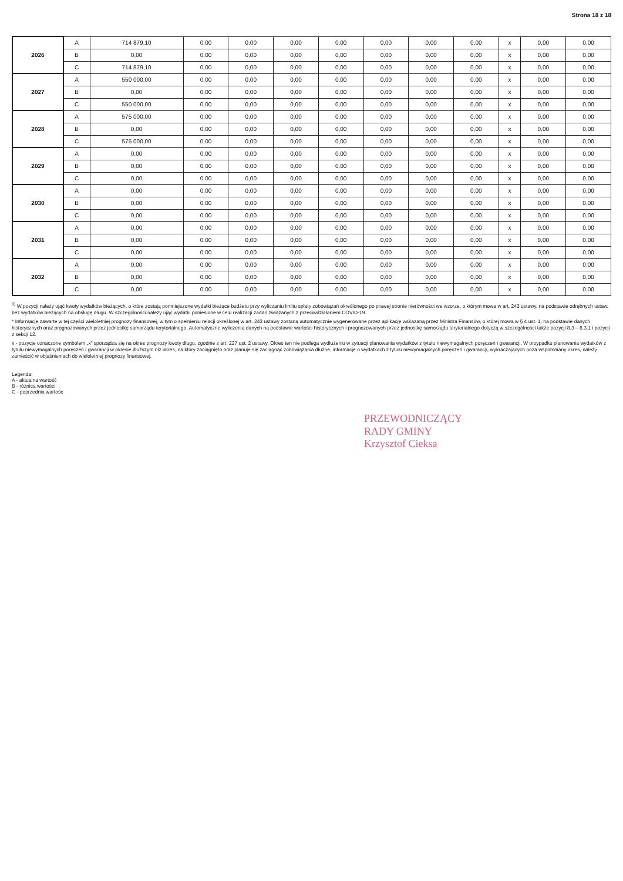Strona 18 z 18
| 2026 | A | 714 879,10 | 0,00 | 0,00 | 0,00 | 0,00 | 0,00 | 0,00 | 0,00 | x | 0,00 | 0,00 |
| | B | 0,00 | 0,00 | 0,00 | 0,00 | 0,00 | 0,00 | 0,00 | 0,00 | x | 0,00 | 0,00 |
| | C | 714 879,10 | 0,00 | 0,00 | 0,00 | 0,00 | 0,00 | 0,00 | 0,00 | x | 0,00 | 0,00 |
| 2027 | A | 550 000,00 | 0,00 | 0,00 | 0,00 | 0,00 | 0,00 | 0,00 | 0,00 | x | 0,00 | 0,00 |
| | B | 0,00 | 0,00 | 0,00 | 0,00 | 0,00 | 0,00 | 0,00 | 0,00 | x | 0,00 | 0,00 |
| | C | 550 000,00 | 0,00 | 0,00 | 0,00 | 0,00 | 0,00 | 0,00 | 0,00 | x | 0,00 | 0,00 |
| 2028 | A | 575 000,00 | 0,00 | 0,00 | 0,00 | 0,00 | 0,00 | 0,00 | 0,00 | x | 0,00 | 0,00 |
| | B | 0,00 | 0,00 | 0,00 | 0,00 | 0,00 | 0,00 | 0,00 | 0,00 | x | 0,00 | 0,00 |
| | C | 575 000,00 | 0,00 | 0,00 | 0,00 | 0,00 | 0,00 | 0,00 | 0,00 | x | 0,00 | 0,00 |
| 2029 | A | 0,00 | 0,00 | 0,00 | 0,00 | 0,00 | 0,00 | 0,00 | 0,00 | x | 0,00 | 0,00 |
| | B | 0,00 | 0,00 | 0,00 | 0,00 | 0,00 | 0,00 | 0,00 | 0,00 | x | 0,00 | 0,00 |
| | C | 0,00 | 0,00 | 0,00 | 0,00 | 0,00 | 0,00 | 0,00 | 0,00 | x | 0,00 | 0,00 |
| 2030 | A | 0,00 | 0,00 | 0,00 | 0,00 | 0,00 | 0,00 | 0,00 | 0,00 | x | 0,00 | 0,00 |
| | B | 0,00 | 0,00 | 0,00 | 0,00 | 0,00 | 0,00 | 0,00 | 0,00 | x | 0,00 | 0,00 |
| | C | 0,00 | 0,00 | 0,00 | 0,00 | 0,00 | 0,00 | 0,00 | 0,00 | x | 0,00 | 0,00 |
| 2031 | A | 0,00 | 0,00 | 0,00 | 0,00 | 0,00 | 0,00 | 0,00 | 0,00 | x | 0,00 | 0,00 |
| | B | 0,00 | 0,00 | 0,00 | 0,00 | 0,00 | 0,00 | 0,00 | 0,00 | x | 0,00 | 0,00 |
| | C | 0,00 | 0,00 | 0,00 | 0,00 | 0,00 | 0,00 | 0,00 | 0,00 | x | 0,00 | 0,00 |
| 2032 | A | 0,00 | 0,00 | 0,00 | 0,00 | 0,00 | 0,00 | 0,00 | 0,00 | x | 0,00 | 0,00 |
| | B | 0,00 | 0,00 | 0,00 | 0,00 | 0,00 | 0,00 | 0,00 | 0,00 | x | 0,00 | 0,00 |
| | C | 0,00 | 0,00 | 0,00 | 0,00 | 0,00 | 0,00 | 0,00 | 0,00 | x | 0,00 | 0,00 |
<sup>9)</sup> W pozycji należy ująć kwoty wydatków bieżących, o które zostają pomniejszone wydatki bieżące budżetu przy wyliczaniu limitu spłaty zobowiązań określonego po prawej stronie nierówności we wzorze, o którym mowa w art. 243 ustawy, na podstawie odrębnych ustaw, bez wydatków bieżących na obsługę długu. W szczególności należy ująć wydatki poniesione w celu realizacji zadań związanych z przeciwdziałaniem COVID-19.
* Informacje zawarte w tej części wieloletniej prognozy finansowej, w tym o spełnieniu relacji określonej w art. 243 ustawy zostaną automatycznie wygenerowane przez aplikację wskazaną przez Ministra Finansów, o której mowa w § 4 ust. 1, na podstawie danych historycznych oraz prognozowanych przez jednostkę samorządu terytorialnego. Automatyczne wyliczenia danych na podstawie wartości historycznych i prognozowanych przez jednostkę samorządu terytorialnego dotyczą w szczególności także pozycji 8.3 – 8.3.1 i pozycji z sekcji 12.
x - pozycje oznaczone symbolem „x” sporządza się na okres prognozy kwoty długu, zgodnie z art. 227 ust. 2 ustawy. Okres ten nie podlega wydłużeniu w sytuacji planowania wydatków z tytułu niewymagalnych poręczeń i gwarancji. W przypadku planowania wydatków z tytułu niewymagalnych poręczeń i gwarancji w okresie dłuższym niż okres, na który zaciągnięto oraz planuje się zaciągnąć zobowiązania dłużne, informacje o wydatkach z tytułu niewymagalnych poręczeń i gwarancji, wykraczających poza wspomniany okres, należy zamieścić w objaśnieniach do wieloletniej prognozy finansowej.
Legenda:
A - aktualna wartość
B - różnica wartości
C - poprzednia wartośc
PRZEWODNICZĄCY
RADY GMINY
Krzysztof Cieksa